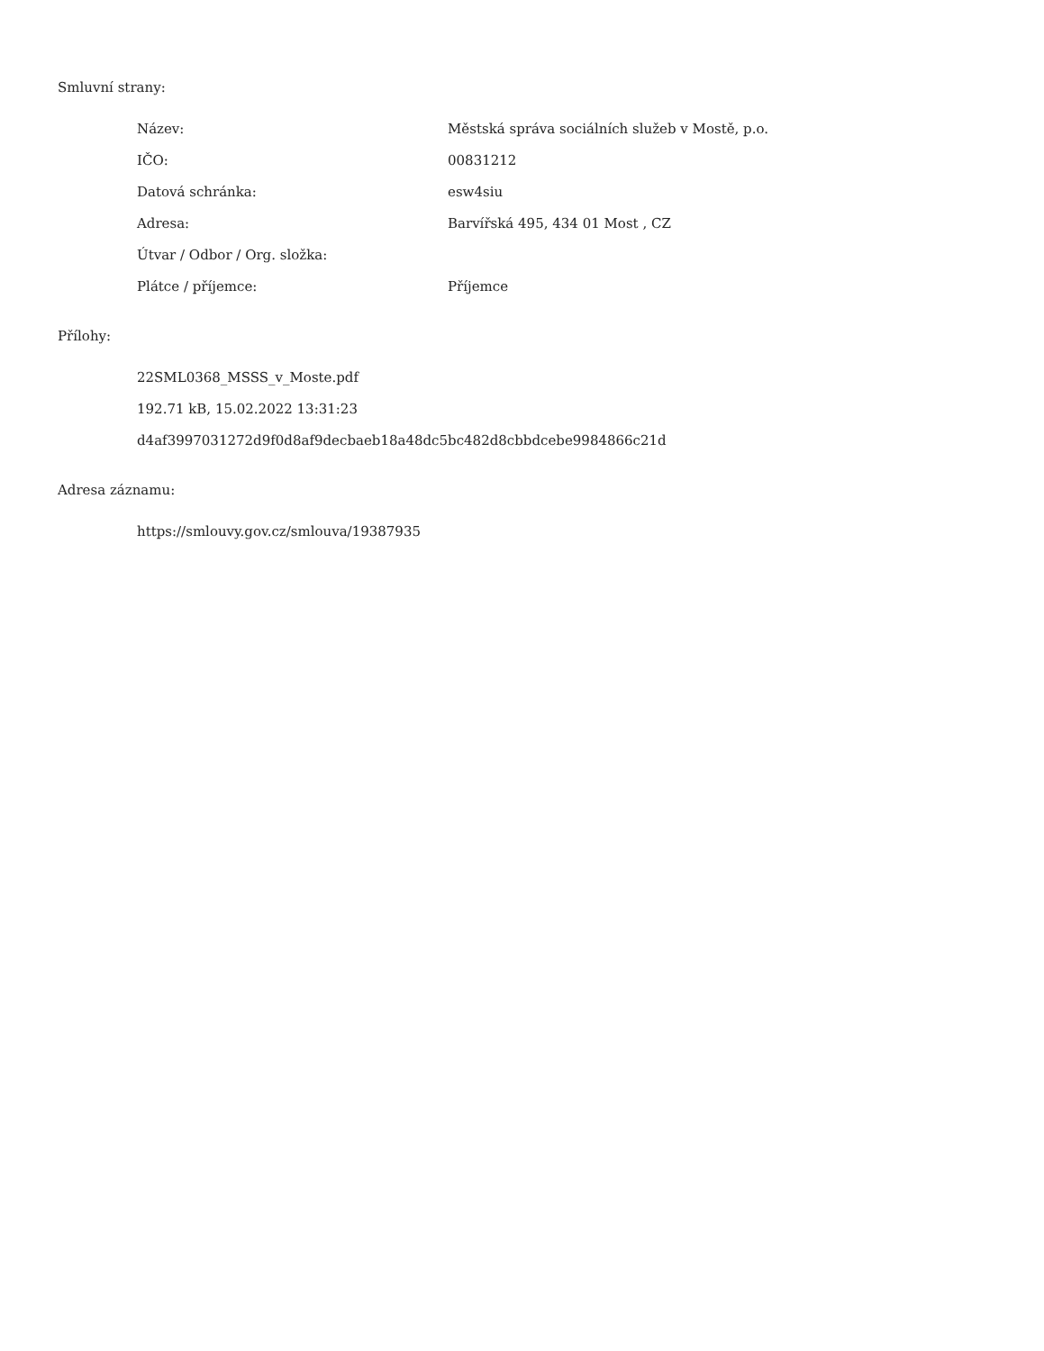Smluvní strany:
| Název: | Městská správa sociálních služeb v Mostě, p.o. |
| IČO: | 00831212 |
| Datová schránka: | esw4siu |
| Adresa: | Barvířská 495, 434 01 Most , CZ |
| Útvar / Odbor / Org. složka: | |
| Plátce / příjemce: | Příjemce |
Přílohy:
22SML0368_MSSS_v_Moste.pdf
192.71 kB, 15.02.2022 13:31:23
d4af3997031272d9f0d8af9decbaeb18a48dc5bc482d8cbbdcebe9984866c21d
Adresa záznamu:
https://smlouvy.gov.cz/smlouva/19387935